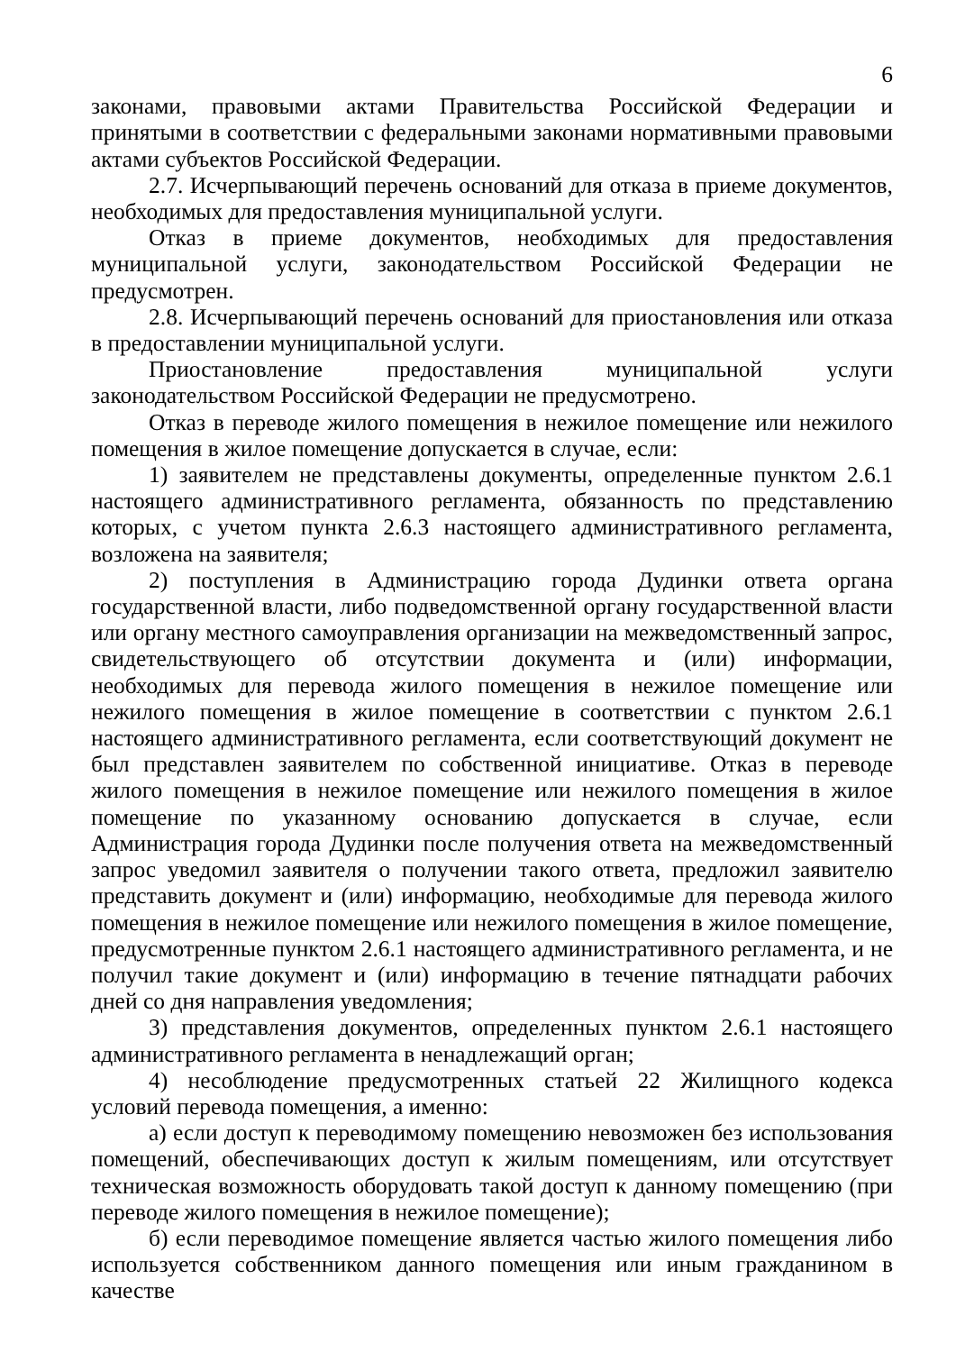6
законами, правовыми актами Правительства Российской Федерации и принятыми в соответствии с федеральными законами нормативными правовыми актами субъектов Российской Федерации.
2.7. Исчерпывающий перечень оснований для отказа в приеме документов, необходимых для предоставления муниципальной услуги.
Отказ в приеме документов, необходимых для предоставления муниципальной услуги, законодательством Российской Федерации не предусмотрен.
2.8. Исчерпывающий перечень оснований для приостановления или отказа в предоставлении муниципальной услуги.
Приостановление предоставления муниципальной услуги законодательством Российской Федерации не предусмотрено.
Отказ в переводе жилого помещения в нежилое помещение или нежилого помещения в жилое помещение допускается в случае, если:
1) заявителем не представлены документы, определенные пунктом 2.6.1 настоящего административного регламента, обязанность по представлению которых, с учетом пункта 2.6.3 настоящего административного регламента, возложена на заявителя;
2) поступления в Администрацию города Дудинки ответа органа государственной власти, либо подведомственной органу государственной власти или органу местного самоуправления организации на межведомственный запрос, свидетельствующего об отсутствии документа и (или) информации, необходимых для перевода жилого помещения в нежилое помещение или нежилого помещения в жилое помещение в соответствии с пунктом 2.6.1 настоящего административного регламента, если соответствующий документ не был представлен заявителем по собственной инициативе. Отказ в переводе жилого помещения в нежилое помещение или нежилого помещения в жилое помещение по указанному основанию допускается в случае, если Администрация города Дудинки после получения ответа на межведомственный запрос уведомил заявителя о получении такого ответа, предложил заявителю представить документ и (или) информацию, необходимые для перевода жилого помещения в нежилое помещение или нежилого помещения в жилое помещение, предусмотренные пунктом 2.6.1 настоящего административного регламента, и не получил такие документ и (или) информацию в течение пятнадцати рабочих дней со дня направления уведомления;
3) представления документов, определенных пунктом 2.6.1 настоящего административного регламента в ненадлежащий орган;
4) несоблюдение предусмотренных статьей 22 Жилищного кодекса условий перевода помещения, а именно:
а) если доступ к переводимому помещению невозможен без использования помещений, обеспечивающих доступ к жилым помещениям, или отсутствует техническая возможность оборудовать такой доступ к данному помещению (при переводе жилого помещения в нежилое помещение);
б) если переводимое помещение является частью жилого помещения либо используется собственником данного помещения или иным гражданином в качестве